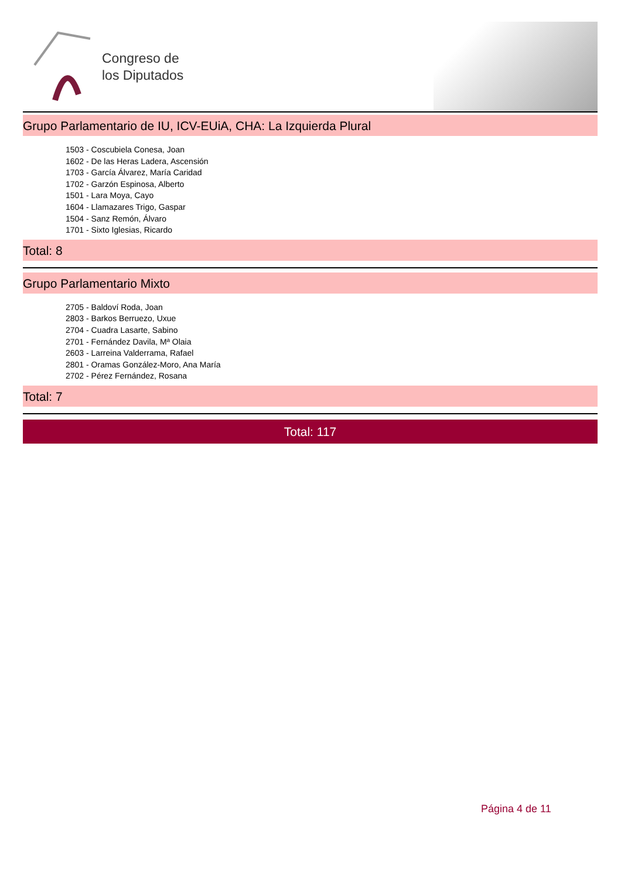Congreso de
los Diputados
Grupo Parlamentario de IU, ICV-EUiA, CHA: La Izquierda Plural
1503 - Coscubiela Conesa, Joan
1602 - De las Heras Ladera, Ascensión
1703 - García Álvarez, María Caridad
1702 - Garzón Espinosa, Alberto
1501 - Lara Moya, Cayo
1604 - Llamazares Trigo, Gaspar
1504 - Sanz Remón, Álvaro
1701 - Sixto Iglesias, Ricardo
Total: 8
Grupo Parlamentario Mixto
2705 - Baldoví Roda, Joan
2803 - Barkos Berruezo, Uxue
2704 - Cuadra Lasarte, Sabino
2701 - Fernández Davila, Mª Olaia
2603 - Larreina Valderrama, Rafael
2801 - Oramas González-Moro, Ana María
2702 - Pérez Fernández, Rosana
Total: 7
Total: 117
Página 4 de 11